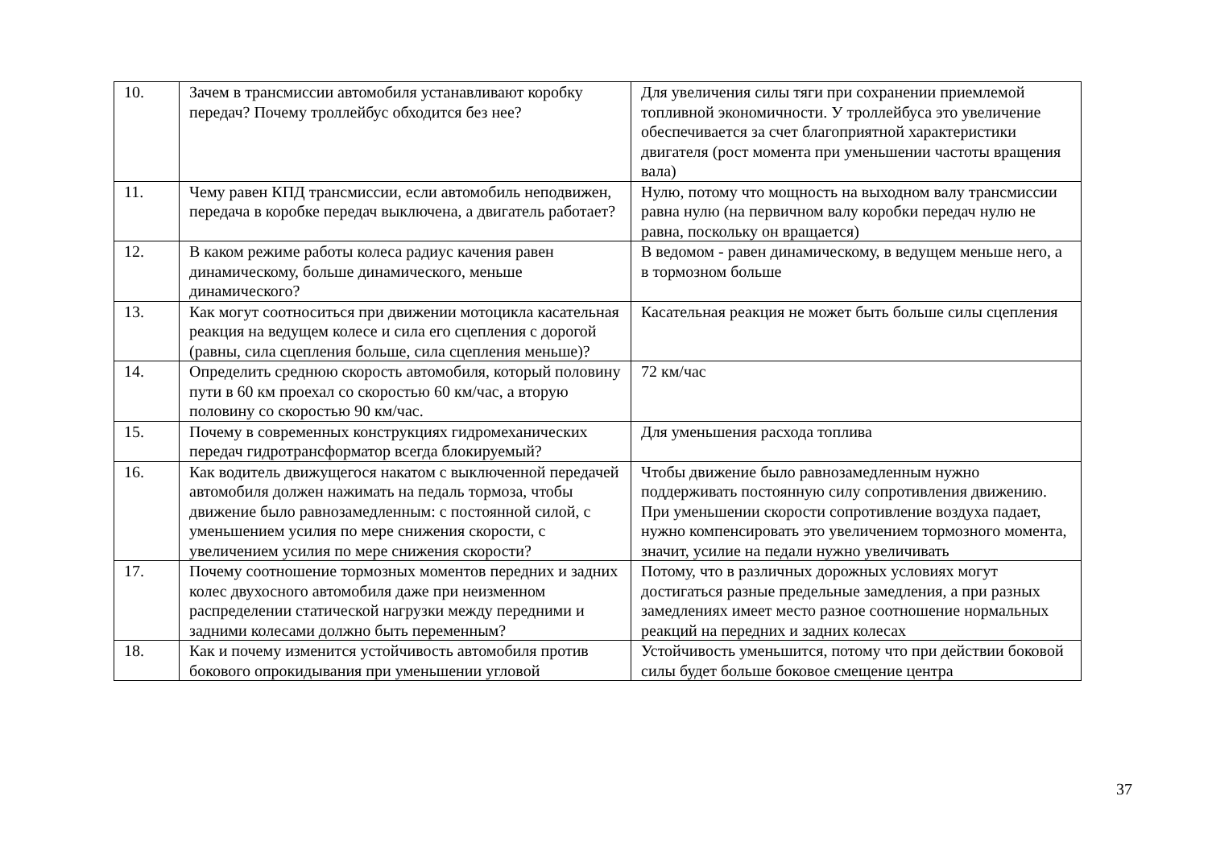| 10. | Зачем в трансмиссии автомобиля устанавливают коробку передач? Почему троллейбус обходится без нее? | Для увеличения силы тяги при сохранении приемлемой топливной экономичности. У троллейбуса это увеличение обеспечивается за счет благоприятной характеристики двигателя (рост момента при уменьшении частоты вращения вала) |
| 11. | Чему равен КПД трансмиссии, если автомобиль неподвижен, передача в коробке передач выключена, а двигатель работает? | Нулю, потому что мощность на выходном валу трансмиссии равна нулю (на первичном валу коробки передач нулю не равна, поскольку он вращается) |
| 12. | В каком режиме работы колеса радиус качения равен динамическому, больше динамического, меньше динамического? | В ведомом - равен динамическому, в ведущем меньше него, а в тормозном больше |
| 13. | Как могут соотноситься при движении мотоцикла касательная реакция на ведущем колесе и сила его сцепления с дорогой (равны, сила сцепления больше, сила сцепления меньше)? | Касательная реакция не может быть больше силы сцепления |
| 14. | Определить среднюю скорость автомобиля, который половину пути в 60 км проехал со скоростью 60 км/час, а вторую половину со скоростью 90 км/час. | 72 км/час |
| 15. | Почему в современных конструкциях гидромеханических передач гидротрансформатор всегда блокируемый? | Для уменьшения расхода топлива |
| 16. | Как водитель движущегося накатом с выключенной передачей автомобиля должен нажимать на педаль тормоза, чтобы движение было равнозамедленным: с постоянной силой, с уменьшением усилия по мере снижения скорости, с увеличением усилия по мере снижения скорости? | Чтобы движение было равнозамедленным нужно поддерживать постоянную силу сопротивления движению. При уменьшении скорости сопротивление воздуха падает, нужно компенсировать это увеличением тормозного момента, значит, усилие на педали нужно увеличивать |
| 17. | Почему соотношение тормозных моментов передних и задних колес двухосного автомобиля даже при неизменном распределении статической нагрузки между передними и задними колесами должно быть переменным? | Потому, что в различных дорожных условиях могут достигаться разные предельные замедления, а при разных замедлениях имеет место разное соотношение нормальных реакций на передних и задних колесах |
| 18. | Как и почему изменится устойчивость автомобиля против бокового опрокидывания при уменьшении угловой | Устойчивость уменьшится, потому что при действии боковой силы будет больше боковое смещение центра |
37